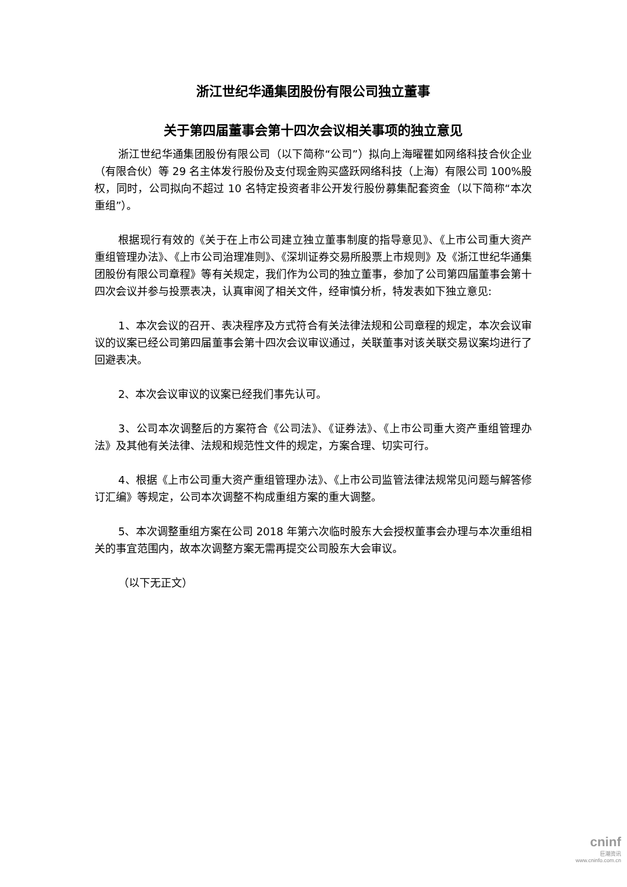浙江世纪华通集团股份有限公司独立董事
关于第四届董事会第十四次会议相关事项的独立意见
浙江世纪华通集团股份有限公司（以下简称“公司”）拟向上海曜瞿如网络科技合伙企业（有限合伙）等 29 名主体发行股份及支付现金购买盛跃网络科技（上海）有限公司 100%股权，同时，公司拟向不超过 10 名特定投资者非公开发行股份募集配套资金（以下简称“本次重组”）。
根据现行有效的《关于在上市公司建立独立董事制度的指导意见》、《上市公司重大资产重组管理办法》、《上市公司治理准则》、《深圳证券交易所股票上市规则》及《浙江世纪华通集团股份有限公司章程》等有关规定，我们作为公司的独立董事，参加了公司第四届董事会第十四次会议并参与投票表决，认真审阅了相关文件，经审慎分析，特发表如下独立意见:
1、本次会议的召开、表决程序及方式符合有关法律法规和公司章程的规定，本次会议审议的议案已经公司第四届董事会第十四次会议审议通过，关联董事对该关联交易议案均进行了回避表决。
2、本次会议审议的议案已经我们事先认可。
3、公司本次调整后的方案符合《公司法》、《证券法》、《上市公司重大资产重组管理办法》及其他有关法律、法规和规范性文件的规定，方案合理、切实可行。
4、根据《上市公司重大资产重组管理办法》、《上市公司监管法律法规常见问题与解答修订汇编》等规定，公司本次调整不构成重组方案的重大调整。
5、本次调整重组方案在公司 2018 年第六次临时股东大会授权董事会办理与本次重组相关的事宜范围内，故本次调整方案无需再提交公司股东大会审议。
（以下无正文）
cninf
巨潮资讯
www.cninfo.com.cn